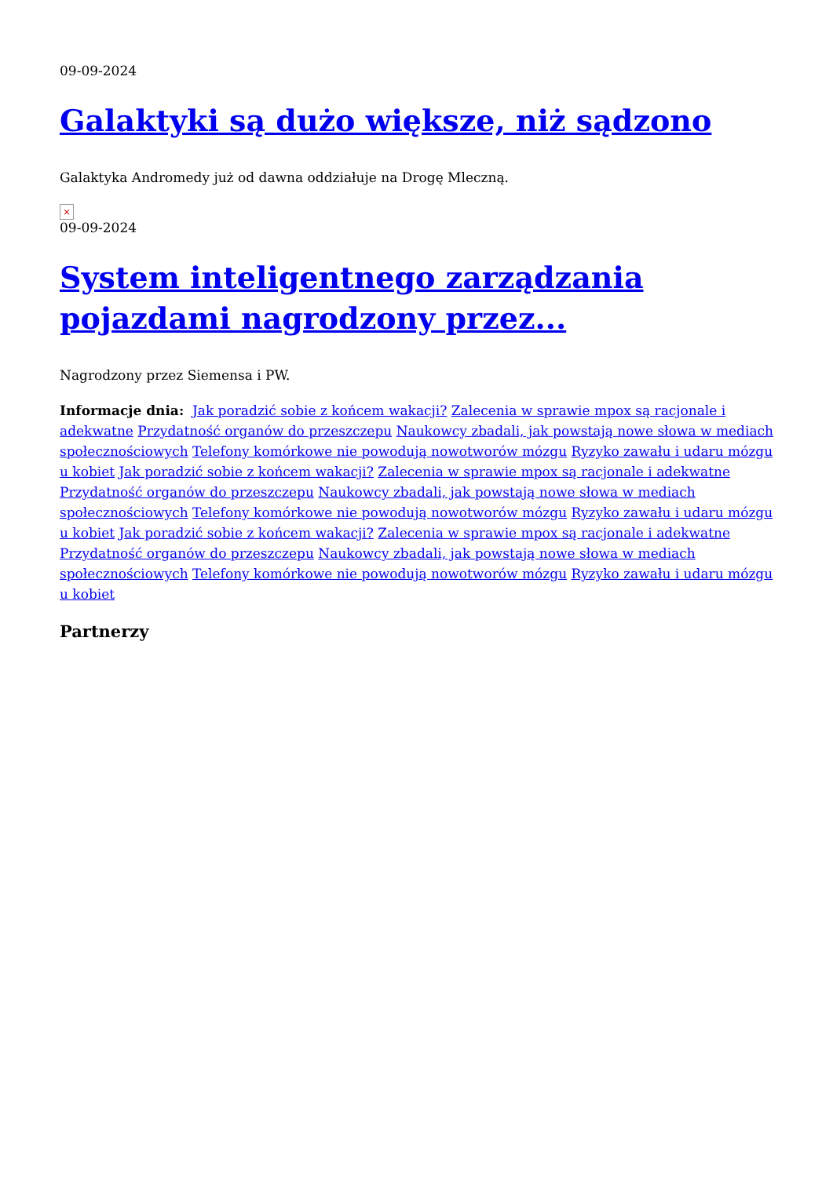09-09-2024
Galaktyki są dużo większe, niż sądzono
Galaktyka Andromedy już od dawna oddziałuje na Drogę Mleczną.
×
09-09-2024
System inteligentnego zarządzania pojazdami nagrodzony przez...
Nagrodzony przez Siemensa i PW.
Informacje dnia: Jak poradzić sobie z końcem wakacji? Zalecenia w sprawie mpox są racjonale i adekwatne Przydatność organów do przeszczepu Naukowcy zbadali, jak powstają nowe słowa w mediach społecznościowych Telefony komórkowe nie powodują nowotworów mózgu Ryzyko zawału i udaru mózgu u kobiet Jak poradzić sobie z końcem wakacji? Zalecenia w sprawie mpox są racjonale i adekwatne Przydatność organów do przeszczepu Naukowcy zbadali, jak powstają nowe słowa w mediach społecznościowych Telefony komórkowe nie powodują nowotworów mózgu Ryzyko zawału i udaru mózgu u kobiet Jak poradzić sobie z końcem wakacji? Zalecenia w sprawie mpox są racjonale i adekwatne Przydatność organów do przeszczepu Naukowcy zbadali, jak powstają nowe słowa w mediach społecznościowych Telefony komórkowe nie powodują nowotworów mózgu Ryzyko zawału i udaru mózgu u kobiet
Partnerzy